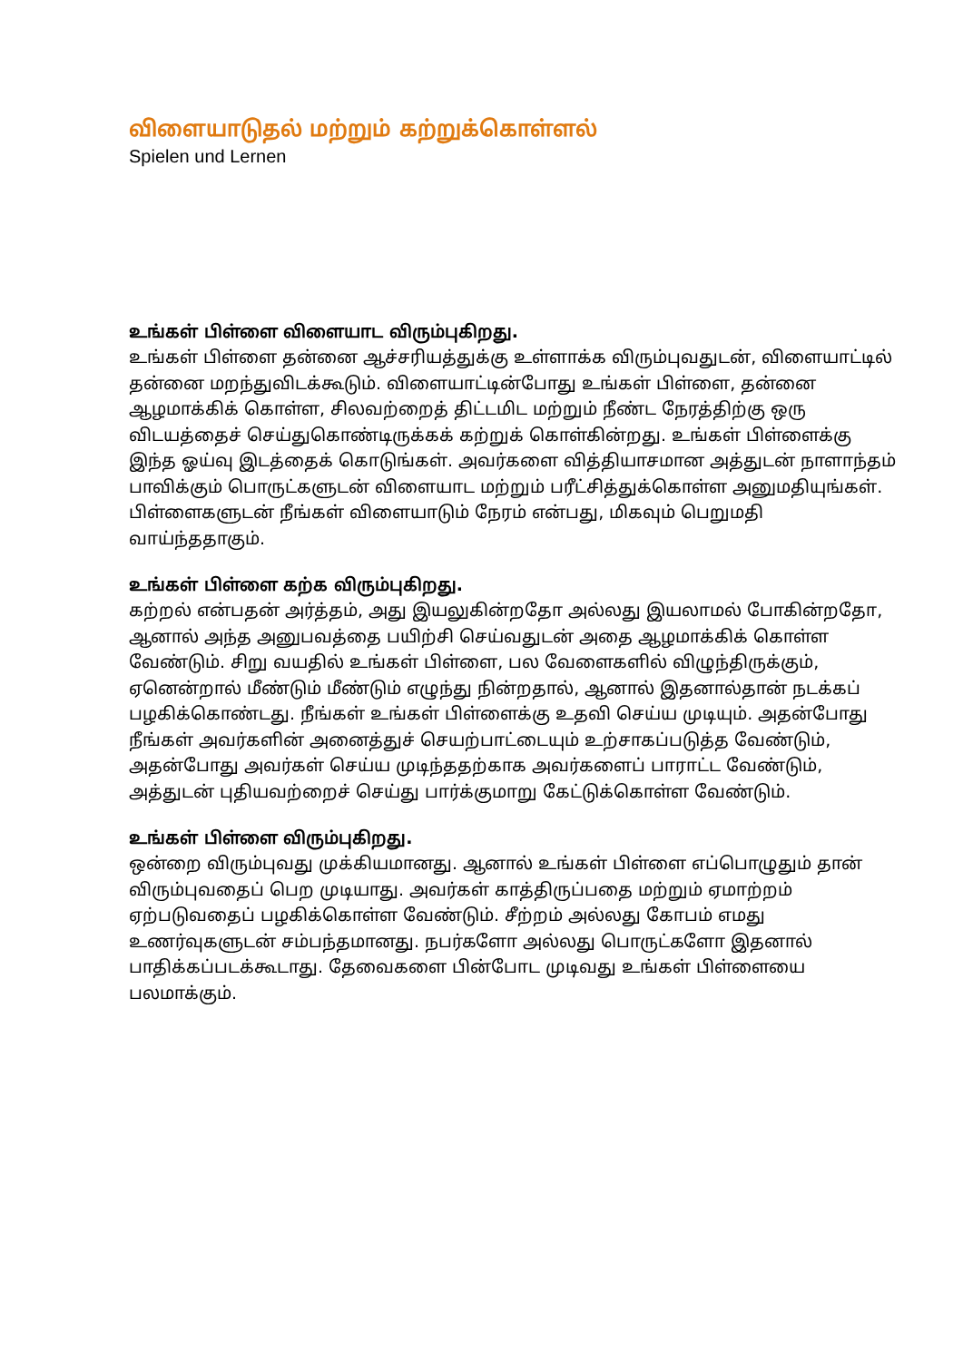விளையாடுதல் மற்றும் கற்றுக்கொள்ளல்
Spielen und Lernen
உங்கள் பிள்ளை விளையாட விரும்புகிறது.
உங்கள் பிள்ளை தன்னை ஆச்சரியத்துக்கு உள்ளாக்க விரும்புவதுடன், விளையாட்டில் தன்னை மறந்துவிடக்கூடும். விளையாட்டின்போது உங்கள் பிள்ளை, தன்னை ஆழமாக்கிக் கொள்ள, சிலவற்றைத் திட்டமிட மற்றும் நீண்ட நேரத்திற்கு ஒரு விடயத்தைச் செய்துகொண்டிருக்கக் கற்றுக் கொள்கின்றது. உங்கள் பிள்ளைக்கு இந்த ஓய்வு இடத்தைக் கொடுங்கள். அவர்களை வித்தியாசமான அத்துடன் நாளாந்தம் பாவிக்கும் பொருட்களுடன் விளையாட மற்றும் பரீட்சித்துக்கொள்ள அனுமதியுங்கள். பிள்ளைகளுடன் நீங்கள் விளையாடும் நேரம் என்பது, மிகவும் பெறுமதி வாய்ந்ததாகும்.
உங்கள் பிள்ளை கற்க விரும்புகிறது.
கற்றல் என்பதன் அர்த்தம், அது இயலுகின்றதோ அல்லது இயலாமல் போகின்றதோ, ஆனால் அந்த அனுபவத்தை பயிற்சி செய்வதுடன் அதை ஆழமாக்கிக் கொள்ள வேண்டும். சிறு வயதில் உங்கள் பிள்ளை, பல வேளைகளில் விழுந்திருக்கும், ஏனென்றால் மீண்டும் மீண்டும் எழுந்து நின்றதால், ஆனால் இதனால்தான் நடக்கப் பழகிக்கொண்டது. நீங்கள் உங்கள் பிள்ளைக்கு உதவி செய்ய முடியும். அதன்போது நீங்கள் அவர்களின் அனைத்துச் செயற்பாட்டையும் உற்சாகப்படுத்த வேண்டும், அதன்போது அவர்கள் செய்ய முடிந்ததற்காக அவர்களைப் பாராட்ட வேண்டும், அத்துடன் புதியவற்றைச் செய்து பார்க்குமாறு கேட்டுக்கொள்ள வேண்டும்.
உங்கள் பிள்ளை விரும்புகிறது.
ஒன்றை விரும்புவது முக்கியமானது. ஆனால் உங்கள் பிள்ளை எப்பொழுதும் தான் விரும்புவதைப் பெற முடியாது. அவர்கள் காத்திருப்பதை மற்றும் ஏமாற்றம் ஏற்படுவதைப் பழகிக்கொள்ள வேண்டும். சீற்றம் அல்லது கோபம் எமது உணர்வுகளுடன் சம்பந்தமானது. நபர்களோ அல்லது பொருட்களோ இதனால் பாதிக்கப்படக்கூடாது. தேவைகளை பின்போட முடிவது உங்கள் பிள்ளையை பலமாக்கும்.